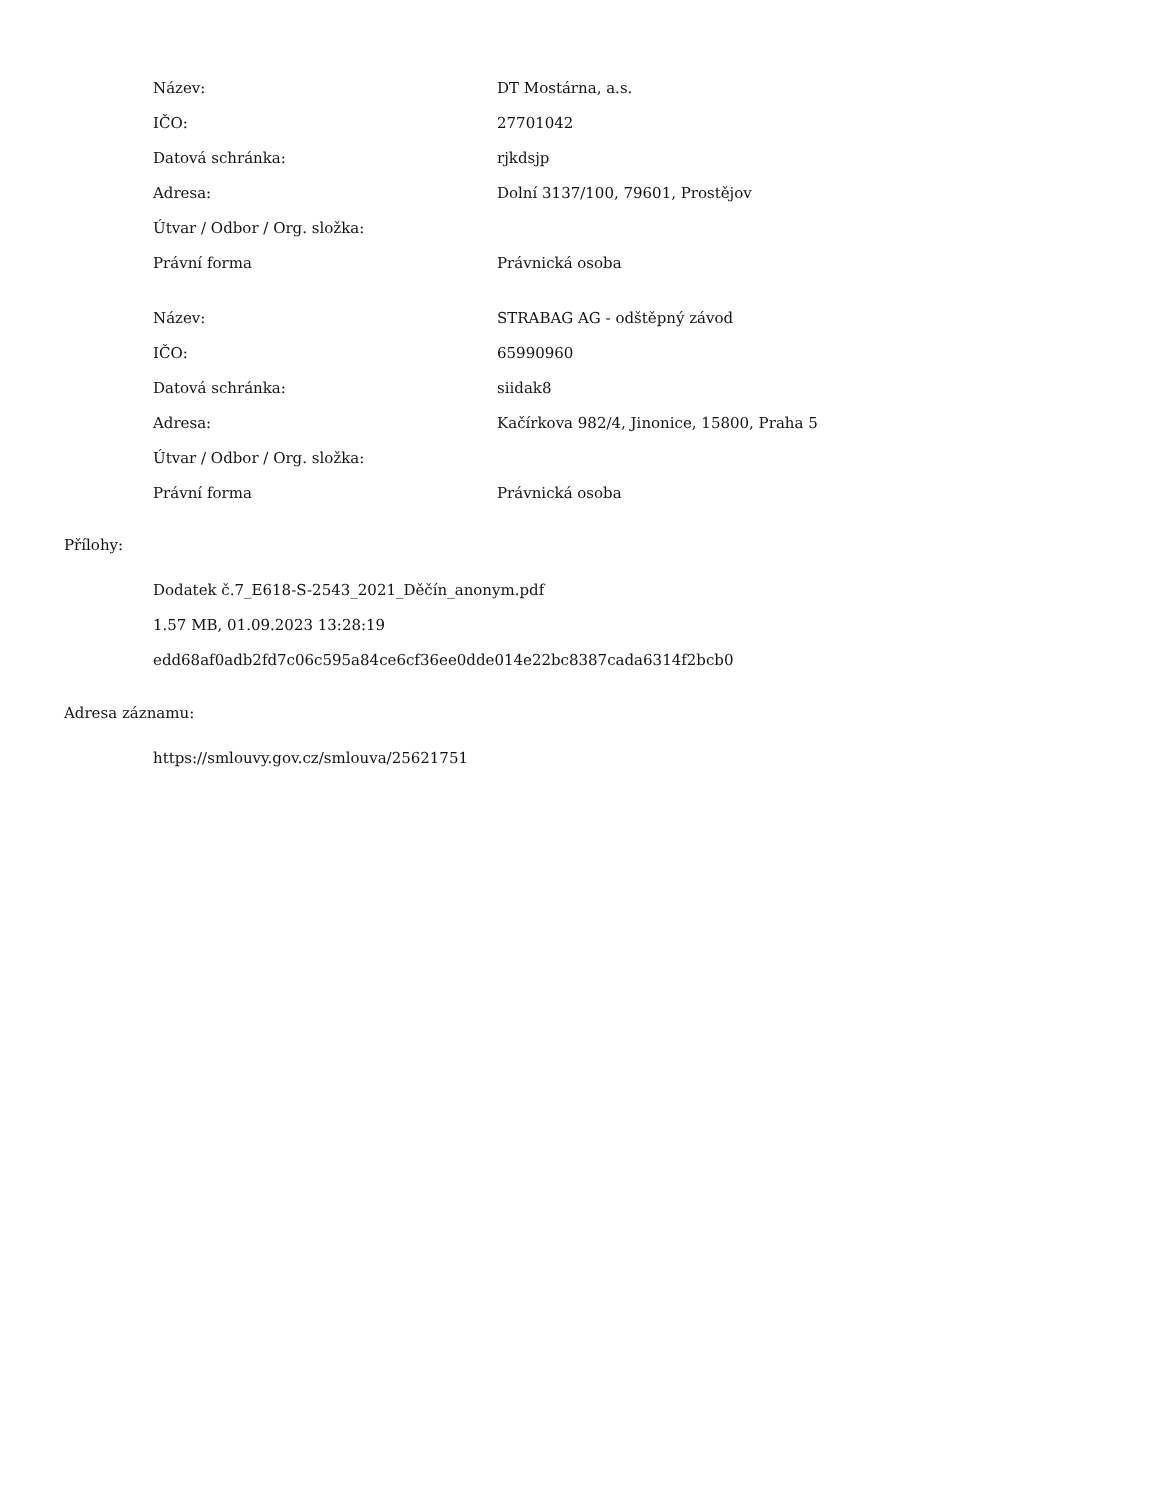| Název: | DT Mostárna, a.s. |
| IČO: | 27701042 |
| Datová schránka: | rjkdsjp |
| Adresa: | Dolní 3137/100, 79601, Prostějov |
| Útvar / Odbor / Org. složka: | |
| Právní forma | Právnická osoba |
| Název: | STRABAG AG - odštěpný závod |
| IČO: | 65990960 |
| Datová schránka: | siidak8 |
| Adresa: | Kačírkova 982/4, Jinonice, 15800, Praha 5 |
| Útvar / Odbor / Org. složka: | |
| Právní forma | Právnická osoba |
Přílohy:
Dodatek č.7_E618-S-2543_2021_Děčín_anonym.pdf
1.57 MB, 01.09.2023 13:28:19
edd68af0adb2fd7c06c595a84ce6cf36ee0dde014e22bc8387cada6314f2bcb0
Adresa záznamu:
https://smlouvy.gov.cz/smlouva/25621751